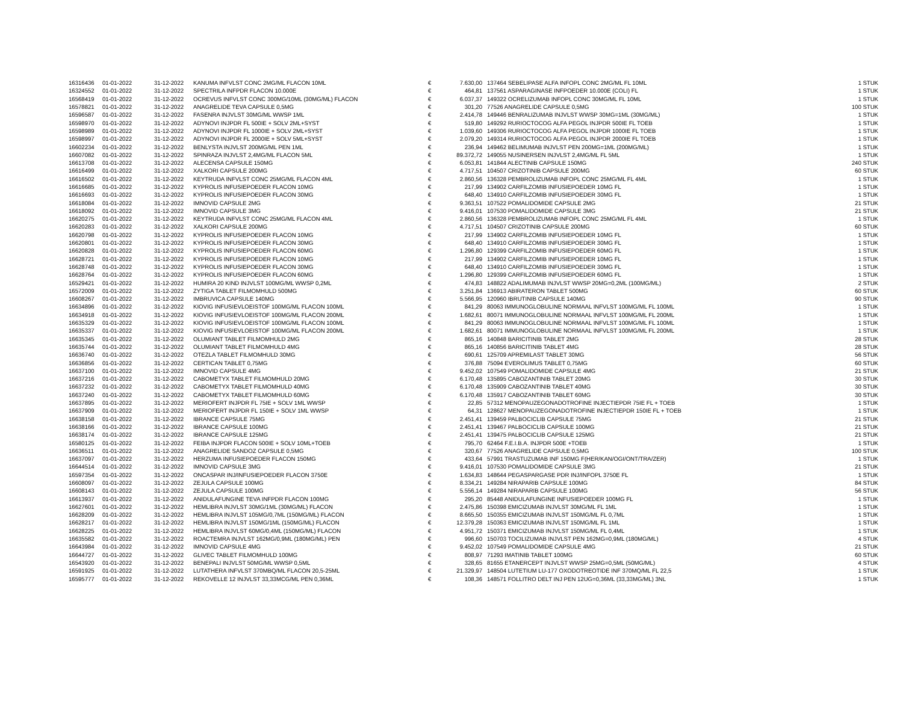| 16316436 | 01-01-2022 | 31-12-2022 | KANUMA INFVLST CONC 2MG/ML FLACON 10ML | € | 7.630,00 | 137464 SEBELIPASE ALFA INFOPL CONC 2MG/ML FL 10ML | 1 STUK |
| 16324552 | 01-01-2022 | 31-12-2022 | SPECTRILA INFPDR FLACON 10.000E | € | 464,81 | 137561 ASPARAGINASE INFPOEDER 10.000E (COLI) FL | 1 STUK |
| 16568419 | 01-01-2022 | 31-12-2022 | OCREVUS INFVLST CONC 300MG/10ML (30MG/ML) FLACON | € | 6.037,37 | 149322 OCRELIZUMAB INFOPL CONC 30MG/ML FL 10ML | 1 STUK |
| 16578821 | 01-01-2022 | 31-12-2022 | ANAGRELIDE TEVA CAPSULE 0,5MG | € | 301,20 | 77526 ANAGRELIDE CAPSULE 0,5MG | 100 STUK |
| 16596587 | 01-01-2022 | 31-12-2022 | FASENRA INJVLST 30MG/ML WWSP 1ML | € | 2.414,78 | 149446 BENRALIZUMAB INJVLST WWSP 30MG=1ML (30MG/ML) | 1 STUK |
| 16598970 | 01-01-2022 | 31-12-2022 | ADYNOVI INJPDR FL 500IE + SOLV 2ML+SYST | € | 519,80 | 149292 RURIOCTOCOG ALFA PEGOL INJPDR 500IE FL TOEB | 1 STUK |
| 16598989 | 01-01-2022 | 31-12-2022 | ADYNOVI INJPDR FL 1000IE + SOLV 2ML+SYST | € | 1.039,60 | 149306 RURIOCTOCOG ALFA PEGOL INJPDR 1000IE FL TOEB | 1 STUK |
| 16598997 | 01-01-2022 | 31-12-2022 | ADYNOVI INJPDR FL 2000IE + SOLV 5ML+SYST | € | 2.079,20 | 149314 RURIOCTOCOG ALFA PEGOL INJPDR 2000IE FL TOEB | 1 STUK |
| 16602234 | 01-01-2022 | 31-12-2022 | BENLYSTA INJVLST 200MG/ML PEN 1ML | € | 236,94 | 149462 BELIMUMAB INJVLST PEN 200MG=1ML (200MG/ML) | 1 STUK |
| 16607082 | 01-01-2022 | 31-12-2022 | SPINRAZA INJVLST 2,4MG/ML FLACON 5ML | € | 89.372,72 | 149055 NUSINERSEN INJVLST 2,4MG/ML FL 5ML | 1 STUK |
| 16613708 | 01-01-2022 | 31-12-2022 | ALECENSA CAPSULE 150MG | € | 6.053,81 | 141844 ALECTINIB CAPSULE 150MG | 240 STUK |
| 16616499 | 01-01-2022 | 31-12-2022 | XALKORI CAPSULE 200MG | € | 4.717,51 | 104507 CRIZOTINIB CAPSULE 200MG | 60 STUK |
| 16616502 | 01-01-2022 | 31-12-2022 | KEYTRUDA INFVLST CONC 25MG/ML FLACON 4ML | € | 2.860,56 | 136328 PEMBROLIZUMAB INFOPL CONC 25MG/ML FL 4ML | 1 STUK |
| 16616685 | 01-01-2022 | 31-12-2022 | KYPROLIS INFUSIEPOEDER FLACON 10MG | € | 217,99 | 134902 CARFILZOMIB INFUSIEPOEDER 10MG FL | 1 STUK |
| 16616693 | 01-01-2022 | 31-12-2022 | KYPROLIS INFUSIEPOEDER FLACON 30MG | € | 648,40 | 134910 CARFILZOMIB INFUSIEPOEDER 30MG FL | 1 STUK |
| 16618084 | 01-01-2022 | 31-12-2022 | IMNOVID CAPSULE 2MG | € | 9.363,51 | 107522 POMALIDOMIDE CAPSULE 2MG | 21 STUK |
| 16618092 | 01-01-2022 | 31-12-2022 | IMNOVID CAPSULE 3MG | € | 9.416,01 | 107530 POMALIDOMIDE CAPSULE 3MG | 21 STUK |
| 16620275 | 01-01-2022 | 31-12-2022 | KEYTRUDA INFVLST CONC 25MG/ML FLACON 4ML | € | 2.860,56 | 136328 PEMBROLIZUMAB INFOPL CONC 25MG/ML FL 4ML | 1 STUK |
| 16620283 | 01-01-2022 | 31-12-2022 | XALKORI CAPSULE 200MG | € | 4.717,51 | 104507 CRIZOTINIB CAPSULE 200MG | 60 STUK |
| 16620798 | 01-01-2022 | 31-12-2022 | KYPROLIS INFUSIEPOEDER FLACON 10MG | € | 217,99 | 134902 CARFILZOMIB INFUSIEPOEDER 10MG FL | 1 STUK |
| 16620801 | 01-01-2022 | 31-12-2022 | KYPROLIS INFUSIEPOEDER FLACON 30MG | € | 648,40 | 134910 CARFILZOMIB INFUSIEPOEDER 30MG FL | 1 STUK |
| 16620828 | 01-01-2022 | 31-12-2022 | KYPROLIS INFUSIEPOEDER FLACON 60MG | € | 1.296,80 | 129399 CARFILZOMIB INFUSIEPOEDER 60MG FL | 1 STUK |
| 16628721 | 01-01-2022 | 31-12-2022 | KYPROLIS INFUSIEPOEDER FLACON 10MG | € | 217,99 | 134902 CARFILZOMIB INFUSIEPOEDER 10MG FL | 1 STUK |
| 16628748 | 01-01-2022 | 31-12-2022 | KYPROLIS INFUSIEPOEDER FLACON 30MG | € | 648,40 | 134910 CARFILZOMIB INFUSIEPOEDER 30MG FL | 1 STUK |
| 16628764 | 01-01-2022 | 31-12-2022 | KYPROLIS INFUSIEPOEDER FLACON 60MG | € | 1.296,80 | 129399 CARFILZOMIB INFUSIEPOEDER 60MG FL | 1 STUK |
| 16529421 | 01-01-2022 | 31-12-2022 | HUMIRA 20 KIND INJVLST 100MG/ML WWSP 0,2ML | € | 474,83 | 148822 ADALIMUMAB INJVLST WWSP 20MG=0,2ML (100MG/ML) | 2 STUK |
| 16572009 | 01-01-2022 | 31-12-2022 | ZYTIGA TABLET FILMOMHULD 500MG | € | 3.251,84 | 136913 ABIRATERON TABLET 500MG | 60 STUK |
| 16608267 | 01-01-2022 | 31-12-2022 | IMBRUVICA CAPSULE 140MG | € | 5.566,95 | 120960 IBRUTINIB CAPSULE 140MG | 90 STUK |
| 16634896 | 01-01-2022 | 31-12-2022 | KIOVIG INFUSIEVLOEISTOF 100MG/ML FLACON 100ML | € | 841,29 | 80063 IMMUNOGLOBULINE NORMAAL INFVLST 100MG/ML FL 100ML | 1 STUK |
| 16634918 | 01-01-2022 | 31-12-2022 | KIOVIG INFUSIEVLOEISTOF 100MG/ML FLACON 200ML | € | 1.682,61 | 80071 IMMUNOGLOBULINE NORMAAL INFVLST 100MG/ML FL 200ML | 1 STUK |
| 16635329 | 01-01-2022 | 31-12-2022 | KIOVIG INFUSIEVLOEISTOF 100MG/ML FLACON 100ML | € | 841,29 | 80063 IMMUNOGLOBULINE NORMAAL INFVLST 100MG/ML FL 100ML | 1 STUK |
| 16635337 | 01-01-2022 | 31-12-2022 | KIOVIG INFUSIEVLOEISTOF 100MG/ML FLACON 200ML | € | 1.682,61 | 80071 IMMUNOGLOBULINE NORMAAL INFVLST 100MG/ML FL 200ML | 1 STUK |
| 16635345 | 01-01-2022 | 31-12-2022 | OLUMIANT TABLET FILMOMHULD 2MG | € | 865,16 | 140848 BARICITINIB TABLET 2MG | 28 STUK |
| 16635744 | 01-01-2022 | 31-12-2022 | OLUMIANT TABLET FILMOMHULD 4MG | € | 865,16 | 140856 BARICITINIB TABLET 4MG | 28 STUK |
| 16636740 | 01-01-2022 | 31-12-2022 | OTEZLA TABLET FILMOMHULD 30MG | € | 690,61 | 125709 APREMILAST TABLET 30MG | 56 STUK |
| 16636856 | 01-01-2022 | 31-12-2022 | CERTICAN TABLET 0,75MG | € | 376,88 | 75094 EVEROLIMUS TABLET 0,75MG | 60 STUK |
| 16637100 | 01-01-2022 | 31-12-2022 | IMNOVID CAPSULE 4MG | € | 9.452,02 | 107549 POMALIDOMIDE CAPSULE 4MG | 21 STUK |
| 16637216 | 01-01-2022 | 31-12-2022 | CABOMETYX TABLET FILMOMHULD 20MG | € | 6.170,48 | 135895 CABOZANTINIB TABLET 20MG | 30 STUK |
| 16637232 | 01-01-2022 | 31-12-2022 | CABOMETYX TABLET FILMOMHULD 40MG | € | 6.170,48 | 135909 CABOZANTINIB TABLET 40MG | 30 STUK |
| 16637240 | 01-01-2022 | 31-12-2022 | CABOMETYX TABLET FILMOMHULD 60MG | € | 6.170,48 | 135917 CABOZANTINIB TABLET 60MG | 30 STUK |
| 16637895 | 01-01-2022 | 31-12-2022 | MERIOFERT INJPDR FL 75IE + SOLV 1ML WWSP | € | 22,85 | 57312 MENOPAUZEGONADOTROFINE INJECTIEPDR 75IE FL + TOEB | 1 STUK |
| 16637909 | 01-01-2022 | 31-12-2022 | MERIOFERT INJPDR FL 150IE + SOLV 1ML WWSP | € | 64,31 | 128627 MENOPAUZEGONADOTROFINE INJECTIEPDR 150IE FL + TOEB | 1 STUK |
| 16638158 | 01-01-2022 | 31-12-2022 | IBRANCE CAPSULE 75MG | € | 2.451,41 | 139459 PALBOCICLIB CAPSULE 75MG | 21 STUK |
| 16638166 | 01-01-2022 | 31-12-2022 | IBRANCE CAPSULE 100MG | € | 2.451,41 | 139467 PALBOCICLIB CAPSULE 100MG | 21 STUK |
| 16638174 | 01-01-2022 | 31-12-2022 | IBRANCE CAPSULE 125MG | € | 2.451,41 | 139475 PALBOCICLIB CAPSULE 125MG | 21 STUK |
| 16580125 | 01-01-2022 | 31-12-2022 | FEIBA INJPDR FLACON 500IE + SOLV 10ML+TOEB | € | 795,70 | 62464 F.E.I.B.A. INJPDR 500E +TOEB | 1 STUK |
| 16636511 | 01-01-2022 | 31-12-2022 | ANAGRELIDE SANDOZ CAPSULE 0,5MG | € | 320,67 | 77526 ANAGRELIDE CAPSULE 0,5MG | 100 STUK |
| 16637097 | 01-01-2022 | 31-12-2022 | HERZUMA INFUSIEPOEDER FLACON 150MG | € | 433,64 | 57991 TRASTUZUMAB INF 150MG F(HER/KAN/OGI/ONT/TRA/ZER) | 1 STUK |
| 16644514 | 01-01-2022 | 31-12-2022 | IMNOVID CAPSULE 3MG | € | 9.416,01 | 107530 POMALIDOMIDE CAPSULE 3MG | 21 STUK |
| 16597354 | 01-01-2022 | 31-12-2022 | ONCASPAR INJ/INFUSIEPOEDER FLACON 3750E | € | 1.634,83 | 148644 PEGASPARGASE PDR INJ/INFOPL 3750E FL | 1 STUK |
| 16608097 | 01-01-2022 | 31-12-2022 | ZEJULA CAPSULE 100MG | € | 8.334,21 | 149284 NIRAPARIB CAPSULE 100MG | 84 STUK |
| 16608143 | 01-01-2022 | 31-12-2022 | ZEJULA CAPSULE 100MG | € | 5.556,14 | 149284 NIRAPARIB CAPSULE 100MG | 56 STUK |
| 16613937 | 01-01-2022 | 31-12-2022 | ANIDULAFUNGINE TEVA INFPDR FLACON 100MG | € | 295,20 | 85448 ANIDULAFUNGINE INFUSIEPOEDER 100MG FL | 1 STUK |
| 16627601 | 01-01-2022 | 31-12-2022 | HEMLIBRA INJVLST 30MG/1ML (30MG/ML) FLACON | € | 2.475,86 | 150398 EMICIZUMAB INJVLST 30MG/ML FL 1ML | 1 STUK |
| 16628209 | 01-01-2022 | 31-12-2022 | HEMLIBRA INJVLST 105MG/0,7ML (150MG/ML) FLACON | € | 8.665,50 | 150355 EMICIZUMAB INJVLST 150MG/ML FL 0,7ML | 1 STUK |
| 16628217 | 01-01-2022 | 31-12-2022 | HEMLIBRA INJVLST 150MG/1ML (150MG/ML) FLACON | € | 12.379,28 | 150363 EMICIZUMAB INJVLST 150MG/ML FL 1ML | 1 STUK |
| 16628225 | 01-01-2022 | 31-12-2022 | HEMLIBRA INJVLST 60MG/0,4ML (150MG/ML) FLACON | € | 4.951,72 | 150371 EMICIZUMAB INJVLST 150MG/ML FL 0,4ML | 1 STUK |
| 16635582 | 01-01-2022 | 31-12-2022 | ROACTEMRA INJVLST 162MG/0,9ML (180MG/ML) PEN | € | 996,60 | 150703 TOCILIZUMAB INJVLST PEN 162MG=0,9ML (180MG/ML) | 4 STUK |
| 16643984 | 01-01-2022 | 31-12-2022 | IMNOVID CAPSULE 4MG | € | 9.452,02 | 107549 POMALIDOMIDE CAPSULE 4MG | 21 STUK |
| 16644727 | 01-01-2022 | 31-12-2022 | GLIVEC TABLET FILMOMHULD 100MG | € | 808,97 | 71293 IMATINIB TABLET 100MG | 60 STUK |
| 16543920 | 01-01-2022 | 31-12-2022 | BENEPALI INJVLST 50MG/ML WWSP 0,5ML | € | 328,65 | 81655 ETANERCEPT INJVLST WWSP 25MG=0,5ML (50MG/ML) | 4 STUK |
| 16591925 | 01-01-2022 | 31-12-2022 | LUTATHERA INFVLST 370MBQ/ML FLACON 20,5-25ML | € | 21.329,97 | 148504 LUTETIUM LU-177 OXODOTREOTIDE INF 370MQ/ML FL 22,5 | 1 STUK |
| 16595777 | 01-01-2022 | 31-12-2022 | REKOVELLE 12 INJVLST 33,33MCG/ML PEN 0,36ML | € | 108,36 | 148571 FOLLITRO DELT INJ PEN 12UG=0,36ML (33,33MG/ML) 3NL | 1 STUK |